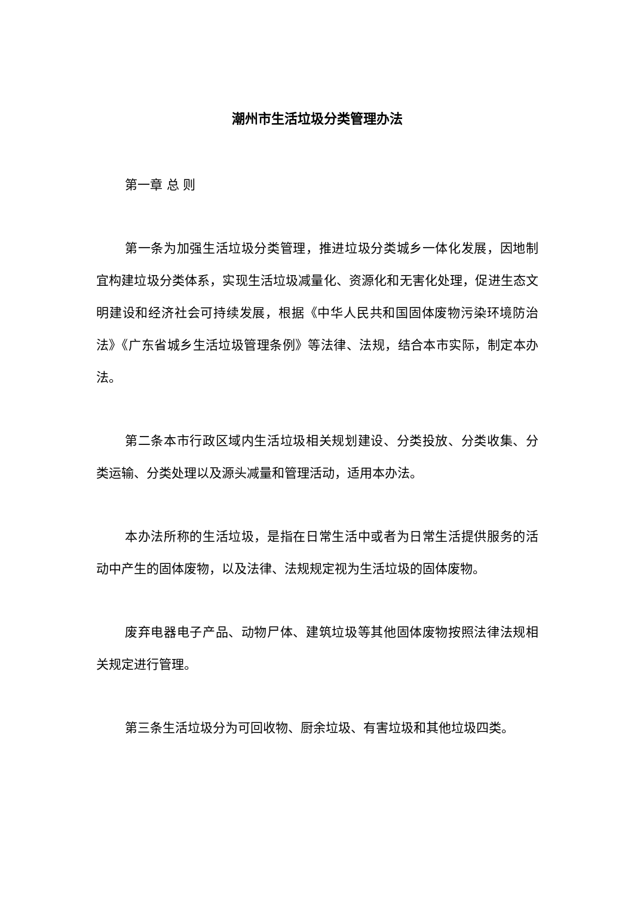潮州市生活垃圾分类管理办法
第一章 总 则
第一条为加强生活垃圾分类管理，推进垃圾分类城乡一体化发展，因地制宜构建垃圾分类体系，实现生活垃圾减量化、资源化和无害化处理，促进生态文明建设和经济社会可持续发展，根据《中华人民共和国固体废物污染环境防治法》《广东省城乡生活垃圾管理条例》等法律、法规，结合本市实际，制定本办法。
第二条本市行政区域内生活垃圾相关规划建设、分类投放、分类收集、分类运输、分类处理以及源头减量和管理活动，适用本办法。
本办法所称的生活垃圾，是指在日常生活中或者为日常生活提供服务的活动中产生的固体废物，以及法律、法规规定视为生活垃圾的固体废物。
废弃电器电子产品、动物尸体、建筑垃圾等其他固体废物按照法律法规相关规定进行管理。
第三条生活垃圾分为可回收物、厨余垃圾、有害垃圾和其他垃圾四类。